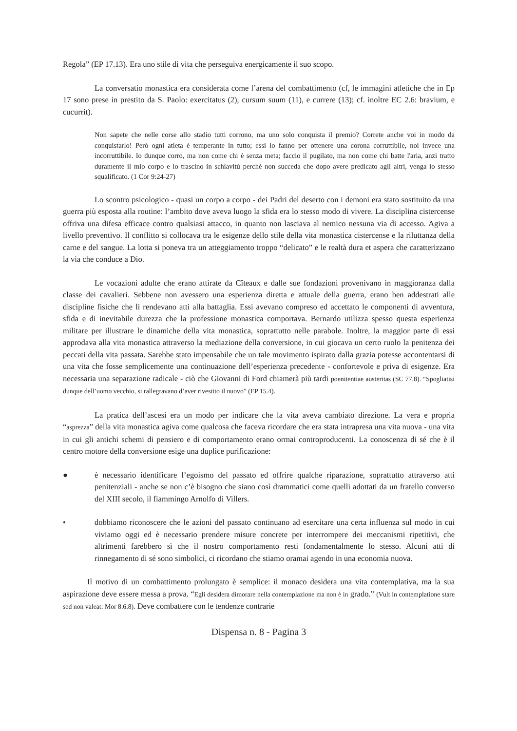Regola” (EP 17.13). Era uno stile di vita che perseguiva energicamente il suo scopo.
La conversatio monastica era considerata come l’arena del combattimento (cf, le immagini atletiche che in Ep 17 sono prese in prestito da S. Paolo: exercitatus (2), cursum suum (11), e currere (13); cf. inoltre EC 2.6: bravium, e cucurrit).
Non sapete che nelle corse allo stadio tutti corrono, ma uno solo conquista il premio? Correte anche voi in modo da conquistarlo! Però ogni atleta è temperante in tutto; essi lo fanno per ottenere una corona corruttibile, noi invece una incorruttibile. Io dunque corro, ma non come chi è senza meta; faccio il pugilato, ma non come chi batte l'aria, anzi tratto duramente il mio corpo e lo trascino in schiavitù perché non succeda che dopo avere predicato agli altri, venga io stesso squalificato. (1 Cor 9:24-27)
Lo scontro psicologico - quasi un corpo a corpo - dei Padri del deserto con i demoni era stato sostituito da una guerra più esposta alla routine: l’ambito dove aveva luogo la sfida era lo stesso modo di vivere. La disciplina cistercense offriva una difesa efficace contro qualsiasi attacco, in quanto non lasciava al nemico nessuna via di accesso. Agiva a livello preventivo. Il conflitto si collocava tra le esigenze dello stile della vita monastica cistercense e la riluttanza della carne e del sangue. La lotta si poneva tra un atteggiamento troppo “delicato” e le realtà dura et aspera che caratterizzano la via che conduce a Dio.
Le vocazioni adulte che erano attirate da Cîteaux e dalle sue fondazioni provenivano in maggioranza dalla classe dei cavalieri. Sebbene non avessero una esperienza diretta e attuale della guerra, erano ben addestrati alle discipline fisiche che li rendevano atti alla battaglia. Essi avevano compreso ed accettato le componenti di avventura, sfida e di inevitabile durezza che la professione monastica comportava. Bernardo utilizza spesso questa esperienza militare per illustrare le dinamiche della vita monastica, soprattutto nelle parabole. Inoltre, la maggior parte di essi approdava alla vita monastica attraverso la mediazione della conversione, in cui giocava un certo ruolo la penitenza dei peccati della vita passata. Sarebbe stato impensabile che un tale movimento ispirato dalla grazia potesse accontentarsi di una vita che fosse semplicemente una continuazione dell’esperienza precedente - confortevole e priva di esigenze. Era necessaria una separazione radicale - ciò che Giovanni di Ford chiamerà più tardi poenitentiae austeritas (SC 77.8). “Spogliatisi dunque dell’uomo vecchio, si rallegravano d’aver rivestito il nuovo” (EP 15.4).
La pratica dell’ascesi era un modo per indicare che la vita aveva cambiato direzione. La vera e propria “asprezza” della vita monastica agiva come qualcosa che faceva ricordare che era stata intrapresa una vita nuova - una vita in cui gli antichi schemi di pensiero e di comportamento erano ormai controproducenti. La conoscenza di sé che è il centro motore della conversione esige una duplice purificazione:
● è necessario identificare l’egoismo del passato ed offrire qualche riparazione, soprattutto attraverso atti penitenziali - anche se non c’è bisogno che siano così drammatici come quelli adottati da un fratello converso del XIII secolo, il fiammingo Arnolfo di Villers.
• dobbiamo riconoscere che le azioni del passato continuano ad esercitare una certa influenza sul modo in cui viviamo oggi ed è necessario prendere misure concrete per interrompere dei meccanismi ripetitivi, che altrimenti farebbero sì che il nostro comportamento resti fondamentalmente lo stesso. Alcuni atti di rinnegamento di sé sono simbolici, ci ricordano che stiamo oramai agendo in una economia nuova.
Il motivo di un combattimento prolungato è semplice: il monaco desidera una vita contemplativa, ma la sua aspirazione deve essere messa a prova. “Egli desidera dimorare nella contemplazione ma non è in grado.” (Vult in contemplatione stare sed non valeat: Mor 8.6.8). Deve combattere con le tendenze contrarie
Dispensa n. 8 - Pagina 3